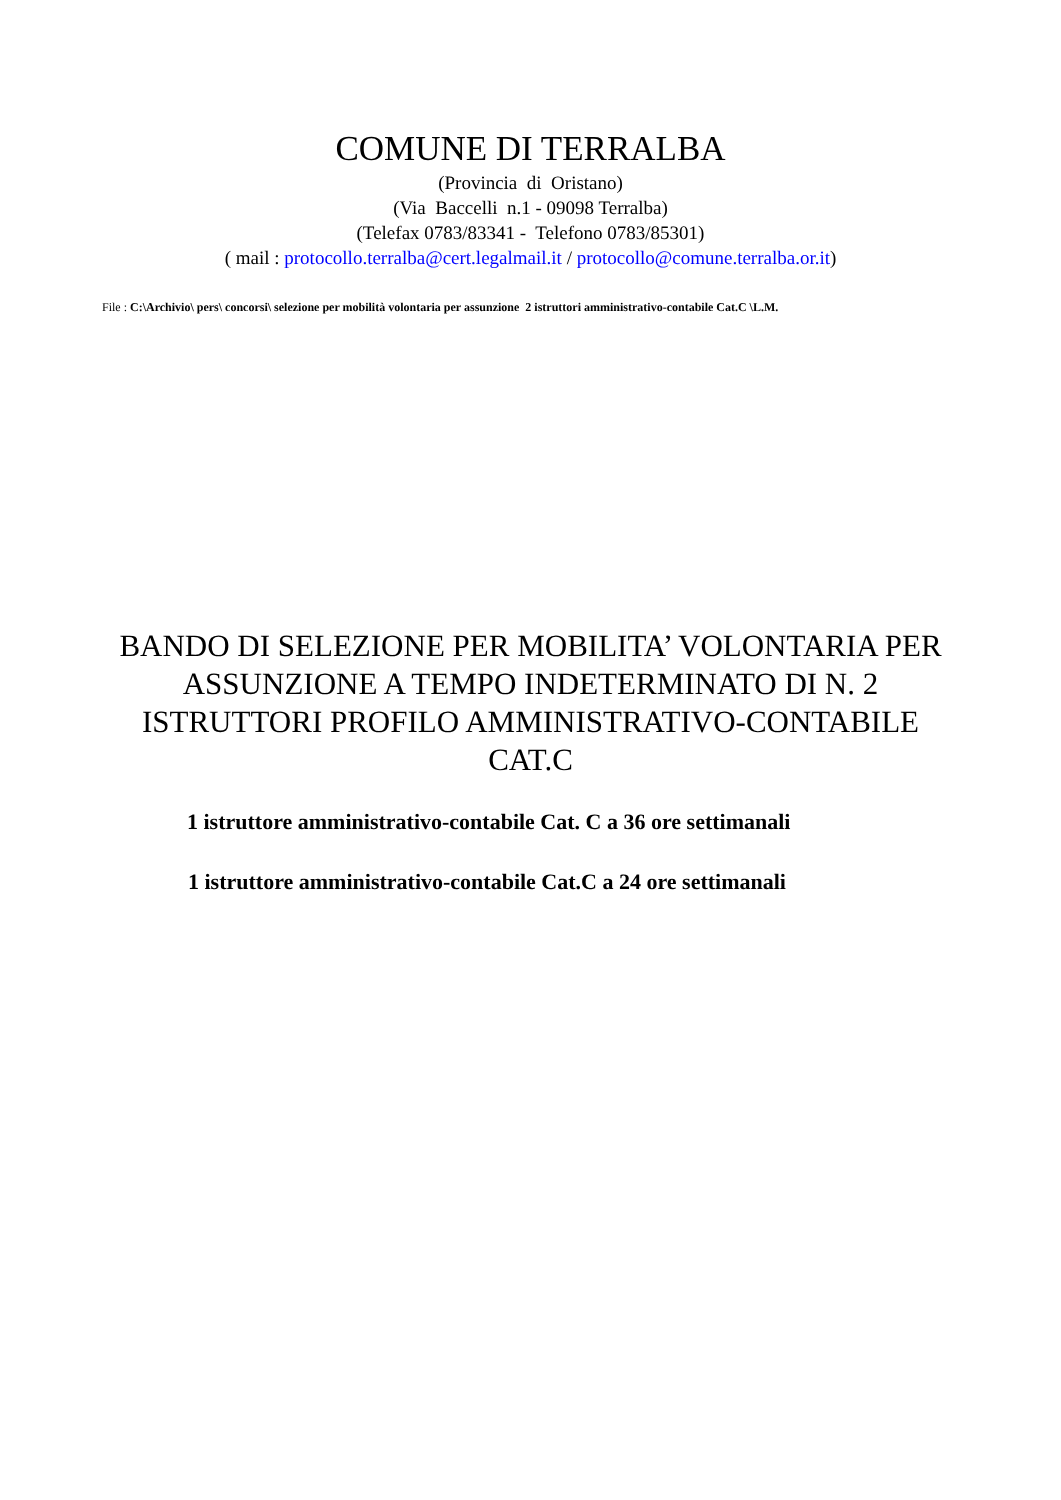COMUNE DI TERRALBA
(Provincia di Oristano)
(Via Baccelli n.1 - 09098 Terralba)
(Telefax 0783/83341 - Telefono 0783/85301)
( mail : protocollo.terralba@cert.legalmail.it / protocollo@comune.terralba.or.it)
File : C:\Archivio\ pers\ concorsi\ selezione per mobilità volontaria per assunzione 2 istruttori amministrativo-contabile Cat.C \L.M.
BANDO DI SELEZIONE PER MOBILITA’ VOLONTARIA PER ASSUNZIONE A TEMPO INDETERMINATO DI N. 2 ISTRUTTORI PROFILO AMMINISTRATIVO-CONTABILE CAT.C
1 istruttore amministrativo-contabile Cat. C a 36 ore settimanali
1 istruttore amministrativo-contabile Cat.C a 24 ore settimanali